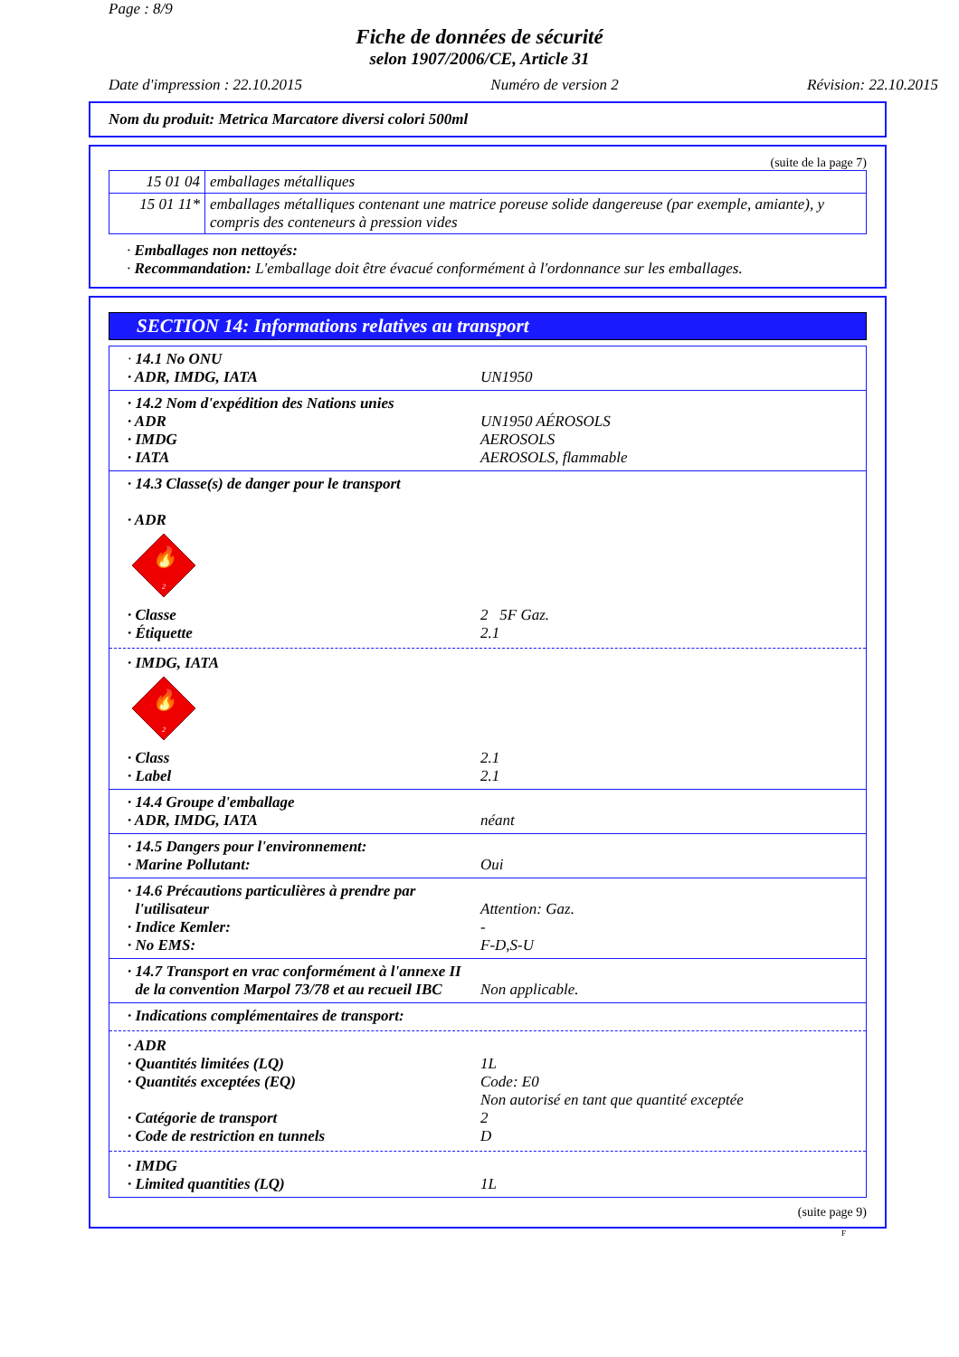Page : 8/9
Fiche de données de sécurité
selon 1907/2006/CE, Article 31
Date d'impression : 22.10.2015 Numéro de version 2 Révision: 22.10.2015
Nom du produit: Metrica Marcatore diversi colori 500ml
(suite de la page 7)
| 15 01 04 | emballages métalliques |
| 15 01 11* | emballages métalliques contenant une matrice poreuse solide dangereuse (par exemple, amiante), y compris des conteneurs à pression vides |
· Emballages non nettoyés:
· Recommandation: L'emballage doit être évacué conformément à l'ordonnance sur les emballages.
SECTION 14: Informations relatives au transport
· 14.1 No ONU
· ADR, IMDG, IATA UN1950
· 14.2 Nom d'expédition des Nations unies
· ADR UN1950 AÉROSOLS
· IMDG AEROSOLS
· IATA AEROSOLS, flammable
· 14.3 Classe(s) de danger pour le transport
· ADR
🔥
2
· Classe 2 5F Gaz.
· Étiquette 2.1
· IMDG, IATA
🔥
2
· Class 2.1
· Label 2.1
· 14.4 Groupe d'emballage
· ADR, IMDG, IATA néant
· 14.5 Dangers pour l'environnement:
· Marine Pollutant: Oui
· 14.6 Précautions particulières à prendre par
l'utilisateur Attention: Gaz.
· Indice Kemler: -
· No EMS: F-D,S-U
· 14.7 Transport en vrac conformément à l'annexe II
de la convention Marpol 73/78 et au recueil IBC Non applicable.
· Indications complémentaires de transport:
· ADR
· Quantités limitées (LQ) 1L
· Quantités exceptées (EQ) Code: E0
Non autorisé en tant que quantité exceptée
· Catégorie de transport 2
· Code de restriction en tunnels D
· IMDG
· Limited quantities (LQ) 1L
(suite page 9)
F